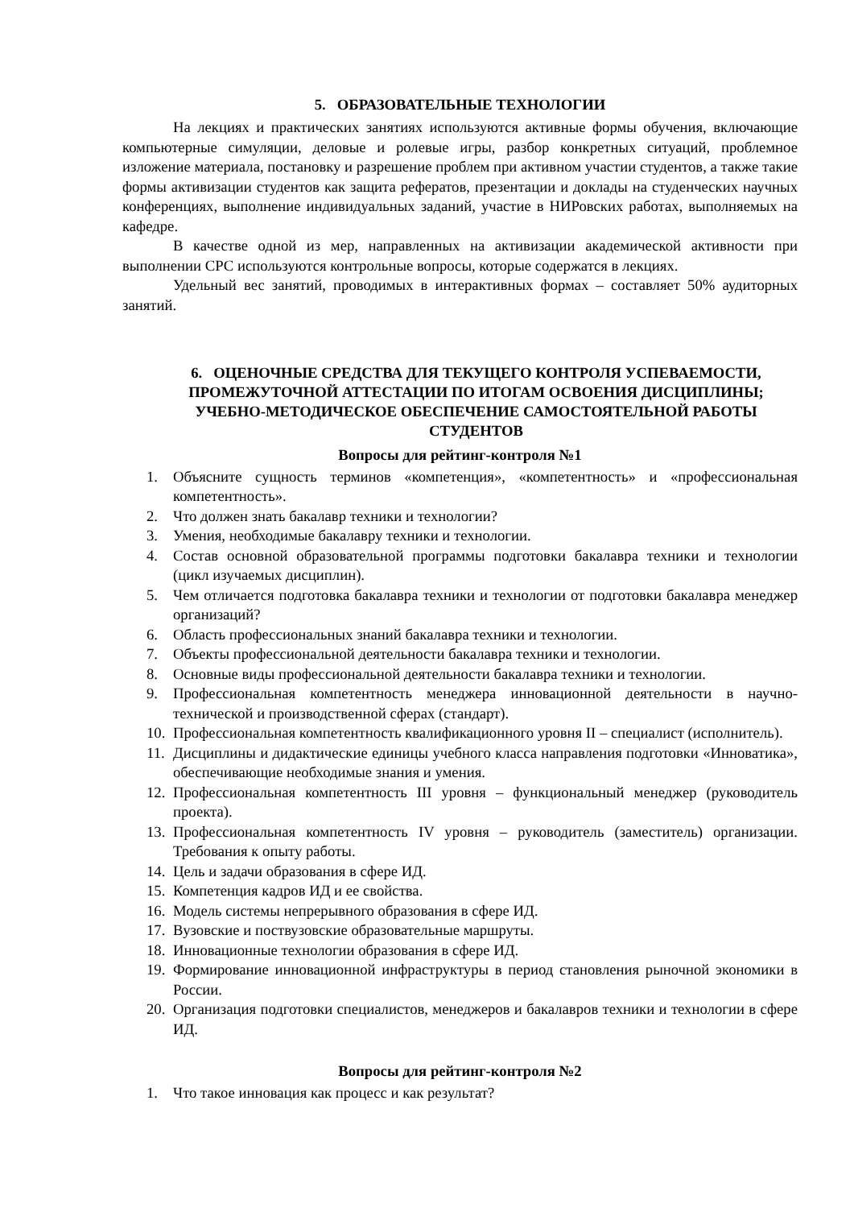5. ОБРАЗОВАТЕЛЬНЫЕ ТЕХНОЛОГИИ
На лекциях и практических занятиях используются активные формы обучения, включающие компьютерные симуляции, деловые и ролевые игры, разбор конкретных ситуаций, проблемное изложение материала, постановку и разрешение проблем при активном участии студентов, а также такие формы активизации студентов как защита рефератов, презентации и доклады на студенческих научных конференциях, выполнение индивидуальных заданий, участие в НИРовских работах, выполняемых на кафедре.
В качестве одной из мер, направленных на активизации академической активности при выполнении СРС используются контрольные вопросы, которые содержатся в лекциях.
Удельный вес занятий, проводимых в интерактивных формах – составляет 50% аудиторных занятий.
6. ОЦЕНОЧНЫЕ СРЕДСТВА ДЛЯ ТЕКУЩЕГО КОНТРОЛЯ УСПЕВАЕМОСТИ, ПРОМЕЖУТОЧНОЙ АТТЕСТАЦИИ ПО ИТОГАМ ОСВОЕНИЯ ДИСЦИПЛИНЫ; УЧЕБНО-МЕТОДИЧЕСКОЕ ОБЕСПЕЧЕНИЕ САМОСТОЯТЕЛЬНОЙ РАБОТЫ СТУДЕНТОВ
Вопросы для рейтинг-контроля №1
1. Объясните сущность терминов «компетенция», «компетентность» и «профессиональная компетентность».
2. Что должен знать бакалавр техники и технологии?
3. Умения, необходимые бакалавру техники и технологии.
4. Состав основной образовательной программы подготовки бакалавра техники и технологии (цикл изучаемых дисциплин).
5. Чем отличается подготовка бакалавра техники и технологии от подготовки бакалавра менеджер организаций?
6. Область профессиональных знаний бакалавра техники и технологии.
7. Объекты профессиональной деятельности бакалавра техники и технологии.
8. Основные виды профессиональной деятельности бакалавра техники и технологии.
9. Профессиональная компетентность менеджера инновационной деятельности в научно-технической и производственной сферах (стандарт).
10. Профессиональная компетентность квалификационного уровня II – специалист (исполнитель).
11. Дисциплины и дидактические единицы учебного класса направления подготовки «Инноватика», обеспечивающие необходимые знания и умения.
12. Профессиональная компетентность III уровня – функциональный менеджер (руководитель проекта).
13. Профессиональная компетентность IV уровня – руководитель (заместитель) организации. Требования к опыту работы.
14. Цель и задачи образования в сфере ИД.
15. Компетенция кадров ИД и ее свойства.
16. Модель системы непрерывного образования в сфере ИД.
17. Вузовские и поствузовские образовательные маршруты.
18. Инновационные технологии образования в сфере ИД.
19. Формирование инновационной инфраструктуры в период становления рыночной экономики в России.
20. Организация подготовки специалистов, менеджеров и бакалавров техники и технологии в сфере ИД.
Вопросы для рейтинг-контроля №2
1. Что такое инновация как процесс и как результат?